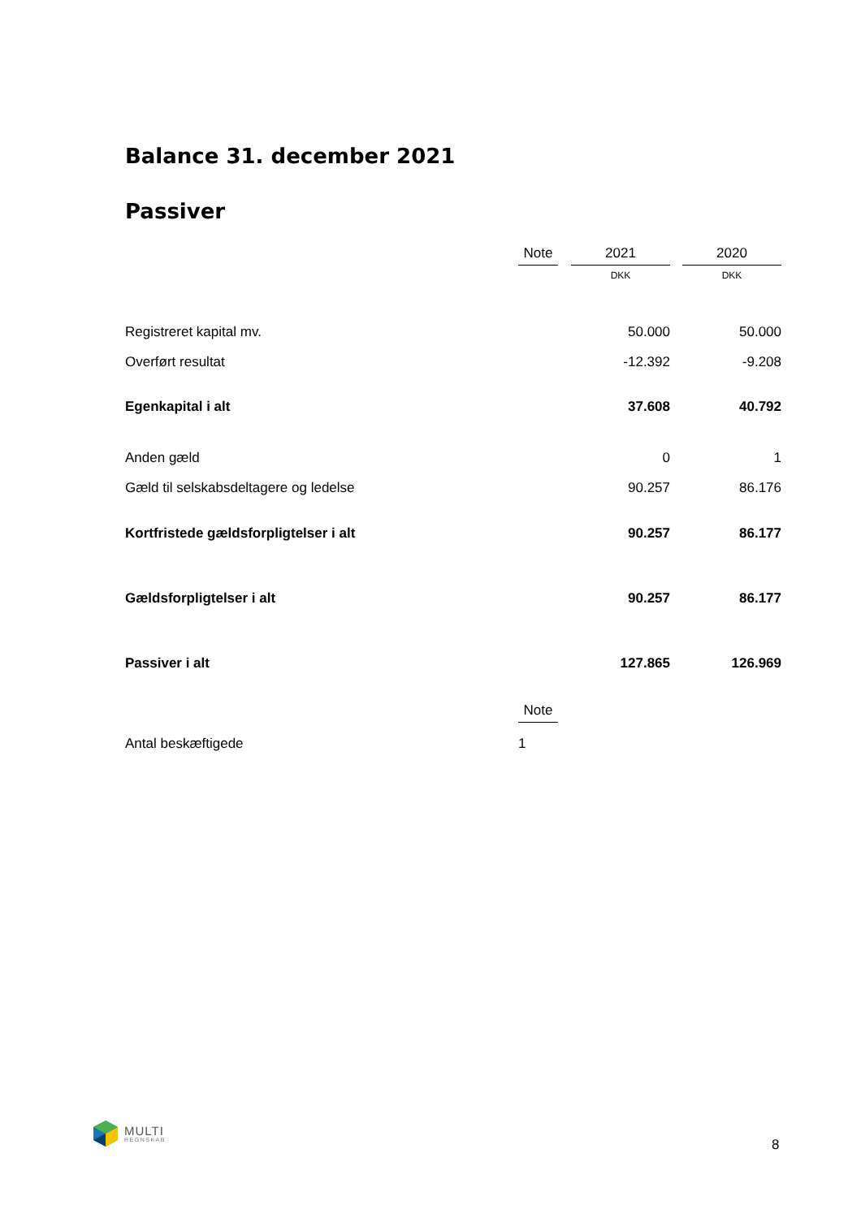Balance 31. december 2021
Passiver
| | Note | | 2021 | | 2020 |
| | | | DKK | | DKK |
| Registreret kapital mv. | | | 50.000 | | 50.000 |
| Overført resultat | | | -12.392 | | -9.208 |
| Egenkapital i alt | | | 37.608 | | 40.792 |
| Anden gæld | | | 0 | | 1 |
| Gæld til selskabsdeltagere og ledelse | | | 90.257 | | 86.176 |
| Kortfristede gældsforpligtelser i alt | | | 90.257 | | 86.177 |
| Gældsforpligtelser i alt | | | 90.257 | | 86.177 |
| Passiver i alt | | | 127.865 | | 126.969 |
| | Note | | | | |
| Antal beskæftigede | 1 | | | | |
MULTI
REGNSKAB
8